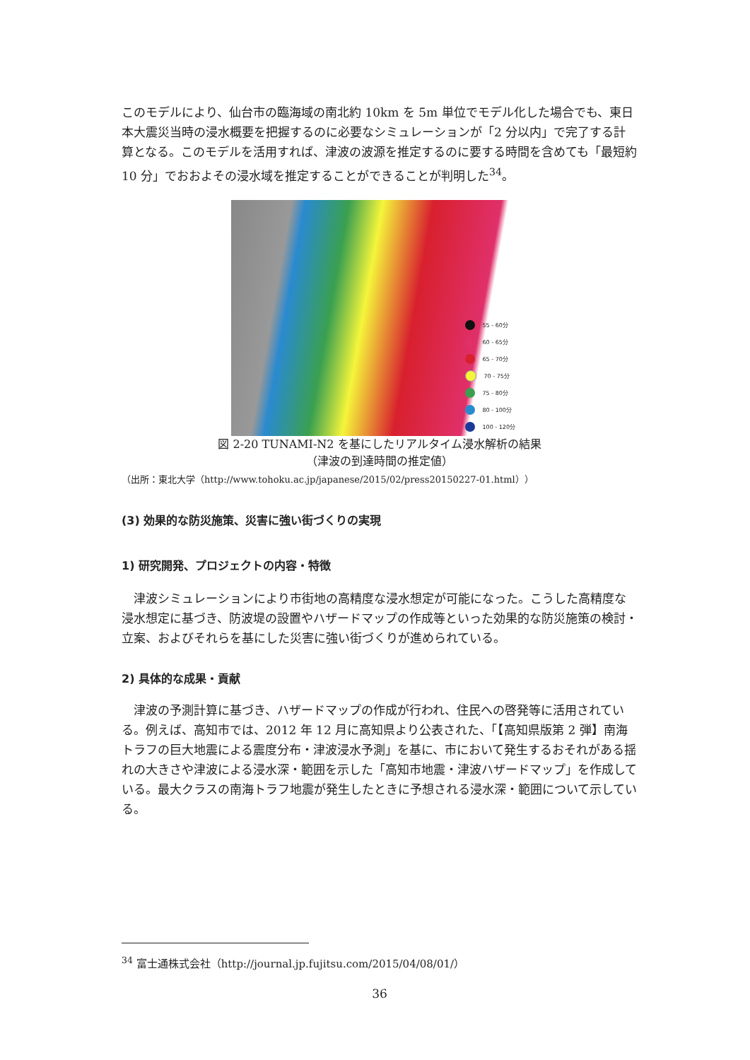このモデルにより、仙台市の臨海域の南北約 10km を 5m 単位でモデル化した場合でも、東日本大震災当時の浸水概要を把握するのに必要なシミュレーションが「2 分以内」で完了する計算となる。このモデルを活用すれば、津波の波源を推定するのに要する時間を含めても「最短約 10 分」でおおよその浸水域を推定することができることが判明した<sup>34</sup>。
55 - 60分
60 - 65分
65 - 70分
70 - 75分
75 - 80分
80 - 100分
100 - 120分
図 2-20 TUNAMI-N2 を基にしたリアルタイム浸水解析の結果
（津波の到達時間の推定値）
（出所：東北大学（http://www.tohoku.ac.jp/japanese/2015/02/press20150227-01.html））
(3) 効果的な防災施策、災害に強い街づくりの実現
1) 研究開発、プロジェクトの内容・特徴
　津波シミュレーションにより市街地の高精度な浸水想定が可能になった。こうした高精度な浸水想定に基づき、防波堤の設置やハザードマップの作成等といった効果的な防災施策の検討・立案、およびそれらを基にした災害に強い街づくりが進められている。
2) 具体的な成果・貢献
　津波の予測計算に基づき、ハザードマップの作成が行われ、住民への啓発等に活用されている。例えば、高知市では、2012 年 12 月に高知県より公表された、「【高知県版第 2 弾】南海トラフの巨大地震による震度分布・津波浸水予測」を基に、市において発生するおそれがある揺れの大きさや津波による浸水深・範囲を示した「高知市地震・津波ハザードマップ」を作成している。最大クラスの南海トラフ地震が発生したときに予想される浸水深・範囲について示している。
<sup>34</sup> 富士通株式会社（http://journal.jp.fujitsu.com/2015/04/08/01/）
36